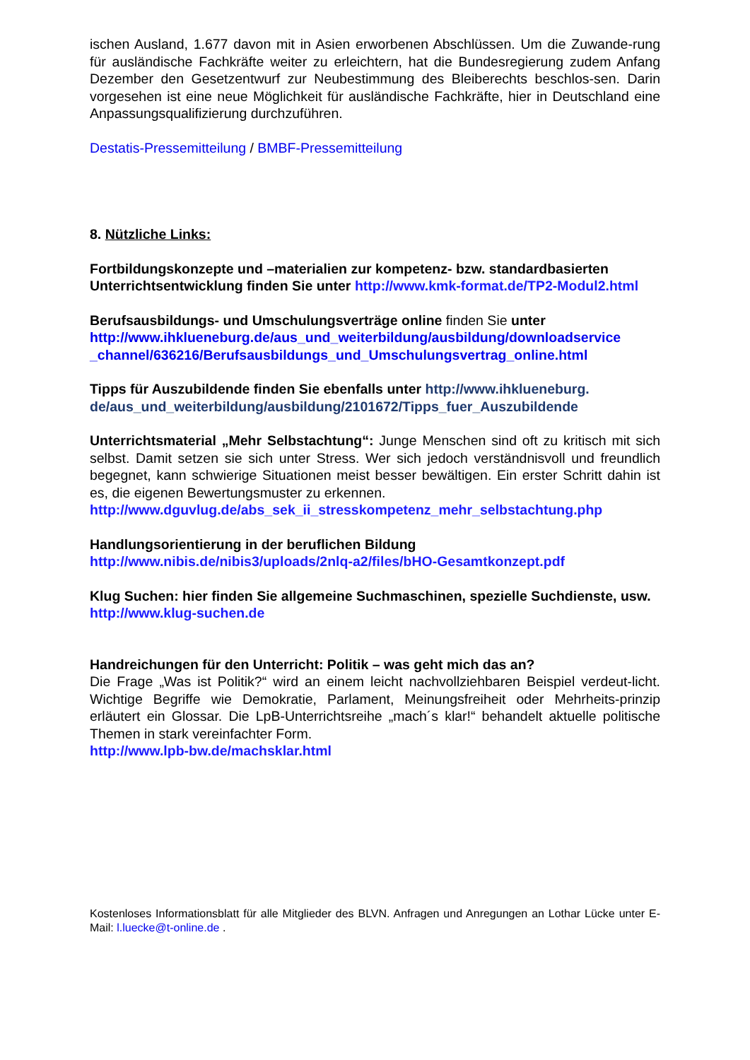ischen Ausland, 1.677 davon mit in Asien erworbenen Abschlüssen. Um die Zuwande-rung für ausländische Fachkräfte weiter zu erleichtern, hat die Bundesregierung zudem Anfang Dezember den Gesetzentwurf zur Neubestimmung des Bleiberechts beschlos-sen. Darin vorgesehen ist eine neue Möglichkeit für ausländische Fachkräfte, hier in Deutschland eine Anpassungsqualifizierung durchzuführen.
Destatis-Pressemitteilung / BMBF-Pressemitteilung
8. Nützliche Links:
Fortbildungskonzepte und –materialien zur kompetenz- bzw. standardbasierten Unterrichtsentwicklung finden Sie unter http://www.kmk-format.de/TP2-Modul2.html
Berufsausbildungs- und Umschulungsverträge online finden Sie unter
http://www.ihklueneburg.de/aus_und_weiterbildung/ausbildung/downloadservice _channel/636216/Berufsausbildungs_und_Umschulungsvertrag_online.html
Tipps für Auszubildende finden Sie ebenfalls unter http://www.ihklueneburg. de/aus_und_weiterbildung/ausbildung/2101672/Tipps_fuer_Auszubildende
Unterrichtsmaterial „Mehr Selbstachtung“: Junge Menschen sind oft zu kritisch mit sich selbst. Damit setzen sie sich unter Stress. Wer sich jedoch verständnisvoll und freundlich begegnet, kann schwierige Situationen meist besser bewältigen. Ein erster Schritt dahin ist es, die eigenen Bewertungsmuster zu erkennen.
http://www.dguvlug.de/abs_sek_ii_stresskompetenz_mehr_selbstachtung.php
Handlungsorientierung in der beruflichen Bildung
http://www.nibis.de/nibis3/uploads/2nlq-a2/files/bHO-Gesamtkonzept.pdf
Klug Suchen: hier finden Sie allgemeine Suchmaschinen, spezielle Suchdienste, usw.
http://www.klug-suchen.de
Handreichungen für den Unterricht: Politik – was geht mich das an?
Die Frage „Was ist Politik?“ wird an einem leicht nachvollziehbaren Beispiel verdeut-licht. Wichtige Begriffe wie Demokratie, Parlament, Meinungsfreiheit oder Mehrheits-prinzip erläutert ein Glossar. Die LpB-Unterrichtsreihe „mach´s klar!“ behandelt aktuelle politische Themen in stark vereinfachter Form.
http://www.lpb-bw.de/machsklar.html
Kostenloses Informationsblatt für alle Mitglieder des BLVN. Anfragen und Anregungen an Lothar Lücke unter E-Mail: l.luecke@t-online.de .